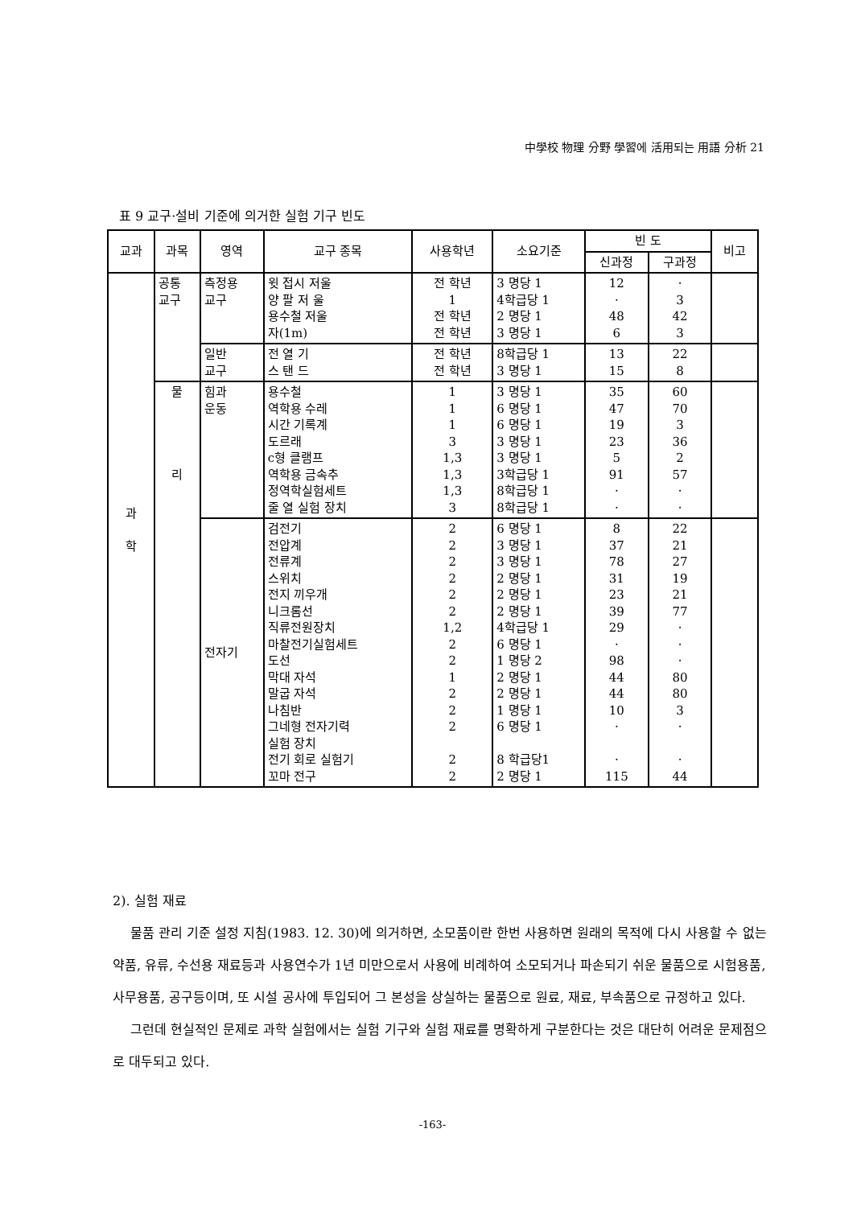中學校 物理 分野 學習에 活用되는 用語 分析 21
표 9 교구·설비 기준에 의거한 실험 기구 빈도
| 교과 | 과목 | 영역 | 교구 종목 | 사용학년 | 소요기준 | 빈 도 | | 비고 |
| --- | --- | --- | --- | --- | --- | --- | --- | --- |
| | | | | | | 신과정 | 구과정 | |
| 과 학 | 공통 교구 | 측정용 교구 | 윗 접시 저울 양 팔 저 울 용수철 저울 자(1m) | 전 학년 1 전 학년 전 학년 | 3 명당 1 4학급당 1 2 명당 1 3 명당 1 | 12 · 48 6 | · 3 42 3 | |
| | | 일반 교구 | 전 열 기 스 탠 드 | 전 학년 전 학년 | 8학급당 1 3 명당 1 | 13 15 | 22 8 | |
| | 물 리 | 힘과 운동 | 용수철 역학용 수레 시간 기록계 도르래 c형 클램프 역학용 금속추 정역학실험세트 줄 열 실험 장치 | 1 1 1 3 1,3 1,3 1,3 3 | 3 명당 1 6 명당 1 6 명당 1 3 명당 1 3 명당 1 3학급당 1 8학급당 1 8학급당 1 | 35 47 19 23 5 91 · · | 60 70 3 36 2 57 · · | |
| | | 전자기 | 검전기 전압계 전류계 스위치 전지 끼우개 니크롬선 직류전원장치 마찰전기실험세트 도선 막대 자석 말굽 자석 나침반 그네형 전자기력 실험 장치 전기 회로 실험기 꼬마 전구 | 2 2 2 2 2 2 1,2 2 2 1 2 2 2 2 2 | 6 명당 1 3 명당 1 3 명당 1 2 명당 1 2 명당 1 2 명당 1 4학급당 1 6 명당 1 1 명당 2 2 명당 1 2 명당 1 1 명당 1 6 명당 1 8 학급당1 2 명당 1 | 8 37 78 31 23 39 29 · 98 44 44 10 · · 115 | 22 21 27 19 21 77 · · · 80 80 3 · · 44 | |
2). 실험 재료
물품 관리 기준 설정 지침(1983. 12. 30)에 의거하면, 소모품이란 한번 사용하면 원래의 목적에 다시 사용할 수 없는 약품, 유류, 수선용 재료등과 사용연수가 1년 미만으로서 사용에 비례하여 소모되거나 파손되기 쉬운 물품으로 시험용품, 사무용품, 공구등이며, 또 시설 공사에 투입되어 그 본성을 상실하는 물품으로 원료, 재료, 부속품으로 규정하고 있다.
그런데 현실적인 문제로 과학 실험에서는 실험 기구와 실험 재료를 명확하게 구분한다는 것은 대단히 어려운 문제점으로 대두되고 있다.
-163-